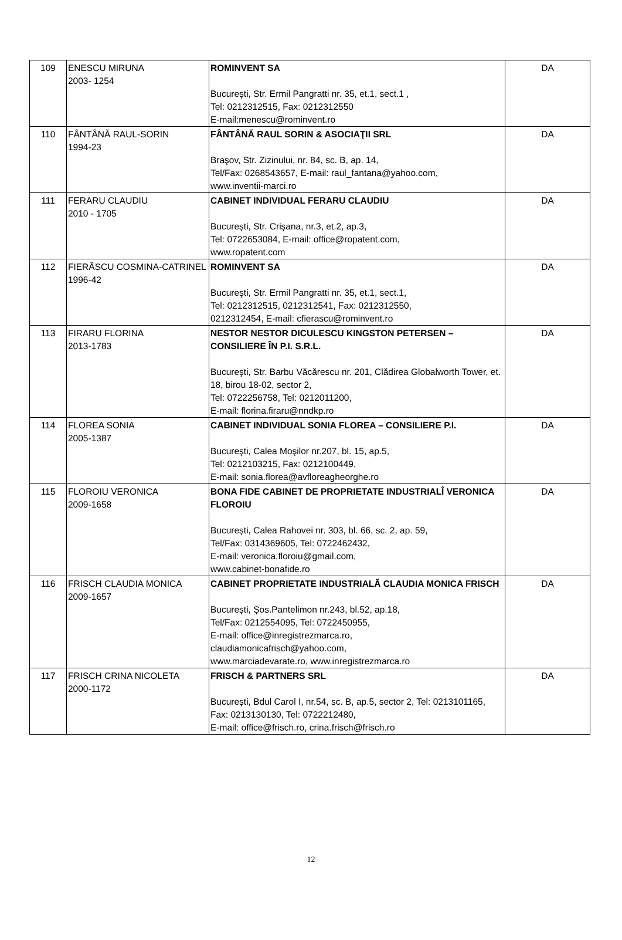| 109 | ENESCU MIRUNA 2003- 1254 | ROMINVENT SA Bucureşti, Str. Ermil Pangratti nr. 35, et.1, sect.1 , Tel: 0212312515, Fax: 0212312550 E-mail:menescu@rominvent.ro | DA |
| 110 | FÂNTÂNĂ RAUL-SORIN 1994-23 | FÂNTÂNĂ RAUL SORIN & ASOCIAŢII SRL Braşov, Str. Zizinului, nr. 84, sc. B, ap. 14, Tel/Fax: 0268543657, E-mail: raul_fantana@yahoo.com, www.inventii-marci.ro | DA |
| 111 | FERARU CLAUDIU 2010 - 1705 | CABINET INDIVIDUAL FERARU CLAUDIU București, Str. Crișana, nr.3, et.2, ap.3, Tel: 0722653084, E-mail: office@ropatent.com, www.ropatent.com | DA |
| 112 | FIERĂSCU COSMINA-CATRINEL 1996-42 | ROMINVENT SA Bucureşti, Str. Ermil Pangratti nr. 35, et.1, sect.1, Tel: 0212312515, 0212312541, Fax: 0212312550, 0212312454, E-mail: cfierascu@rominvent.ro | DA |
| 113 | FIRARU FLORINA 2013-1783 | NESTOR NESTOR DICULESCU KINGSTON PETERSEN – CONSILIERE ÎN P.I. S.R.L. Bucureşti, Str. Barbu Văcărescu nr. 201, Clădirea Globalworth Tower, et. 18, birou 18-02, sector 2, Tel: 0722256758, Tel: 0212011200, E-mail: florina.firaru@nndkp.ro | DA |
| 114 | FLOREA SONIA 2005-1387 | CABINET INDIVIDUAL SONIA FLOREA – CONSILIERE P.I. Bucureşti, Calea Moşilor nr.207, bl. 15, ap.5, Tel: 0212103215, Fax: 0212100449, E-mail: sonia.florea@avfloreagheorghe.ro | DA |
| 115 | FLOROIU VERONICA 2009-1658 | BONA FIDE CABINET DE PROPRIETATE INDUSTRIALÎ VERONICA FLOROIU București, Calea Rahovei nr. 303, bl. 66, sc. 2, ap. 59, Tel/Fax: 0314369605, Tel: 0722462432, E-mail: veronica.floroiu@gmail.com, www.cabinet-bonafide.ro | DA |
| 116 | FRISCH CLAUDIA MONICA 2009-1657 | CABINET PROPRIETATE INDUSTRIALĂ CLAUDIA MONICA FRISCH București, Șos.Pantelimon nr.243, bl.52, ap.18, Tel/Fax: 0212554095, Tel: 0722450955, E-mail: office@inregistrezmarca.ro, claudiamonicafrisch@yahoo.com, www.marciadevarate.ro, www.inregistrezmarca.ro | DA |
| 117 | FRISCH CRINA NICOLETA 2000-1172 | FRISCH & PARTNERS SRL București, Bdul Carol I, nr.54, sc. B, ap.5, sector 2, Tel: 0213101165, Fax: 0213130130, Tel: 0722212480, E-mail: office@frisch.ro, crina.frisch@frisch.ro | DA |
12